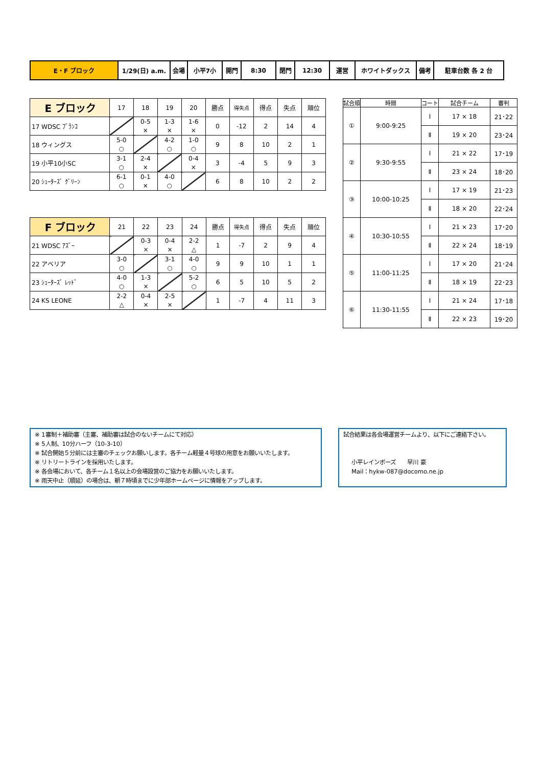| E・F ブロック | 1/29(日) a.m. | 会場 | 小平7小 | 開門 | 8:30 | 閉門 | 12:30 | 運営 | ホワイトダックス | 備考 | 駐車台数 各 2 台 |
| E ブロック | 17 | 18 | 19 | 20 | 勝点 | 得失点 | 得点 | 失点 | 順位 |
| --- | --- | --- | --- | --- | --- | --- | --- | --- | --- |
| 17 WDSC ﾌﾞﾗﾝｺ | | 0-5 × | 1-3 × | 1-6 × | 0 | -12 | 2 | 14 | 4 |
| 18 ウィングス | 5-0 ○ | | 4-2 ○ | 1-0 ○ | 9 | 8 | 10 | 2 | 1 |
| 19 小平10小SC | 3-1 ○ | 2-4 × | | 0-4 × | 3 | -4 | 5 | 9 | 3 |
| 20 ｼｭｰﾀｰｽﾞ ｸﾞﾘｰﾝ | 6-1 ○ | 0-1 × | 4-0 ○ | | 6 | 8 | 10 | 2 | 2 |
| F ブロック | 21 | 22 | 23 | 24 | 勝点 | 得失点 | 得点 | 失点 | 順位 |
| --- | --- | --- | --- | --- | --- | --- | --- | --- | --- |
| 21 WDSC ｱｽﾞｰ | | 0-3 × | 0-4 × | 2-2 △ | 1 | -7 | 2 | 9 | 4 |
| 22 アベリア | 3-0 ○ | | 3-1 ○ | 4-0 ○ | 9 | 9 | 10 | 1 | 1 |
| 23 ｼｭｰﾀｰｽﾞ ﾚｯﾄﾞ | 4-0 ○ | 1-3 × | | 5-2 ○ | 6 | 5 | 10 | 5 | 2 |
| 24 KS LEONE | 2-2 △ | 0-4 × | 2-5 × | | 1 | -7 | 4 | 11 | 3 |
| 試合順 | 時間 | コート | 試合チーム | 審判 |
| --- | --- | --- | --- | --- |
| ① | 9:00-9:25 | Ⅰ | 17 × 18 | 21･22 |
| | | Ⅱ | 19 × 20 | 23･24 |
| ② | 9:30-9:55 | Ⅰ | 21 × 22 | 17･19 |
| | | Ⅱ | 23 × 24 | 18･20 |
| ③ | 10:00-10:25 | Ⅰ | 17 × 19 | 21･23 |
| | | Ⅱ | 18 × 20 | 22･24 |
| ④ | 10:30-10:55 | Ⅰ | 21 × 23 | 17･20 |
| | | Ⅱ | 22 × 24 | 18･19 |
| ⑤ | 11:00-11:25 | Ⅰ | 17 × 20 | 21･24 |
| | | Ⅱ | 18 × 19 | 22･23 |
| ⑥ | 11:30-11:55 | Ⅰ | 21 × 24 | 17･18 |
| | | Ⅱ | 22 × 23 | 19･20 |
※ 1審制＋補助審（主審、補助審は試合のないチームにて対応）
※ 5人制、10分ハーフ（10-3-10）
※ 試合開始５分前には主審のチェックお願いします。各チーム軽量４号球の用意をお願いいたします。
※ リトリートラインを採用いたします。
※ 各会場において、各チーム１名以上の会場設営のご協力をお願いいたします。
※ 雨天中止（順延）の場合は、朝７時頃までに少年部ホームページに情報をアップします。
試合結果は各会場運営チームより、以下にご連絡下さい。
小平レインボーズ　　早川 豪
Mail：hykw-087@docomo.ne.jp